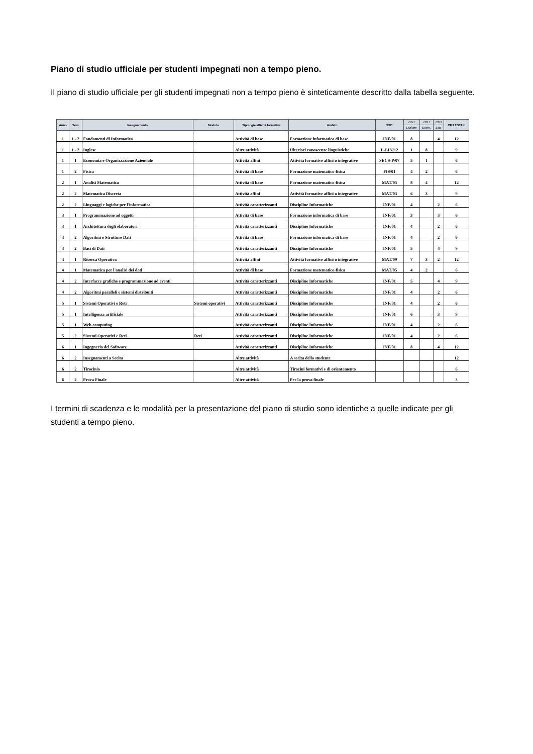Piano di studio ufficiale per studenti impegnati non a tempo pieno.
Il piano di studio ufficiale per gli studenti impegnati non a tempo pieno è sinteticamente descritto dalla tabella seguente.
| Anno | Sem | Insegnamento | Modulo | Tipologia attività formativa | Ambito | SSD | CFU | CFU | CFU | CFU TOTALI |
| --- | --- | --- | --- | --- | --- | --- | --- | --- | --- | --- |
| | | | | | | | Lezione | Eserc. | Lab. | |
| 1 | 1 - 2 | Fondamenti di Informatica | | Attività di base | Formazione informatica di base | INF/01 | 8 | | 4 | 12 |
| 1 | 1 - 2 | Inglese | | Altre attività | Ulteriori conoscenze linguistiche | L-LIN/12 | 1 | 8 | | 9 |
| 1 | 1 | Economia e Organizzazione Aziendale | | Attività affini | Attività formative affini o integrative | SECS-P/07 | 5 | 1 | | 6 |
| 1 | 2 | Fisica | | Attività di base | Formazione matematico-fisica | FIS/01 | 4 | 2 | | 6 |
| 2 | 1 | Analisi Matematica | | Attività di base | Formazione matematico-fisica | MAT/05 | 8 | 4 | | 12 |
| 2 | 2 | Matematica Discreta | | Attività affini | Attività formative affini o integrative | MAT/03 | 6 | 3 | | 9 |
| 2 | 2 | Linguaggi e logiche per l'informatica | | Attività caratterizzanti | Discipline Informatiche | INF/01 | 4 | | 2 | 6 |
| 3 | 1 | Programmazione ad oggetti | | Attività di base | Formazione informatica di base | INF/01 | 3 | | 3 | 6 |
| 3 | 1 | Architettura degli elaboratori | | Attività caratterizzanti | Discipline Informatiche | INF/01 | 4 | | 2 | 6 |
| 3 | 2 | Algoritmi e Strutture Dati | | Attività di base | Formazione informatica di base | INF/01 | 4 | | 2 | 6 |
| 3 | 2 | Basi di Dati | | Attività caratterizzanti | Discipline Informatiche | INF/01 | 5 | | 4 | 9 |
| 4 | 1 | Ricerca Operativa | | Attività affini | Attività formative affini o integrative | MAT/09 | 7 | 3 | 2 | 12 |
| 4 | 1 | Matematica per l'analisi dei dati | | Attività di base | Formazione matematico-fisica | MAT/05 | 4 | 2 | | 6 |
| 4 | 2 | Interfacce grafiche e programmazione ad eventi | | Attività caratterizzanti | Discipline Informatiche | INF/01 | 5 | | 4 | 9 |
| 4 | 2 | Algoritmi paralleli e sistemi distribuiti | | Attività caratterizzanti | Discipline Informatiche | INF/01 | 4 | | 2 | 6 |
| 5 | 1 | Sistemi Operativi e Reti | Sistemi operativi | Attività caratterizzanti | Discipline Informatiche | INF/01 | 4 | | 2 | 6 |
| 5 | 1 | Intelligenza artificiale | | Attività caratterizzanti | Discipline Informatiche | INF/01 | 6 | | 3 | 9 |
| 5 | 1 | Web computing | | Attività caratterizzanti | Discipline Informatiche | INF/01 | 4 | | 2 | 6 |
| 5 | 2 | Sistemi Operativi e Reti | Reti | Attività caratterizzanti | Discipline Informatiche | INF/01 | 4 | | 2 | 6 |
| 6 | 1 | Ingegneria del Software | | Attività caratterizzanti | Discipline Informatiche | INF/01 | 8 | | 4 | 12 |
| 6 | 2 | Insegnamenti a Scelta | | Altre attività | A scelta dello studente | | | | | 12 |
| 6 | 2 | Tirocinio | | Altre attività | Tirocini formativi e di orientamento | | | | | 6 |
| 6 | 2 | Prova Finale | | Altre attività | Per la prova finale | | | | | 3 |
I termini di scadenza e le modalità per la presentazione del piano di studio sono identiche a quelle indicate per gli studenti a tempo pieno.